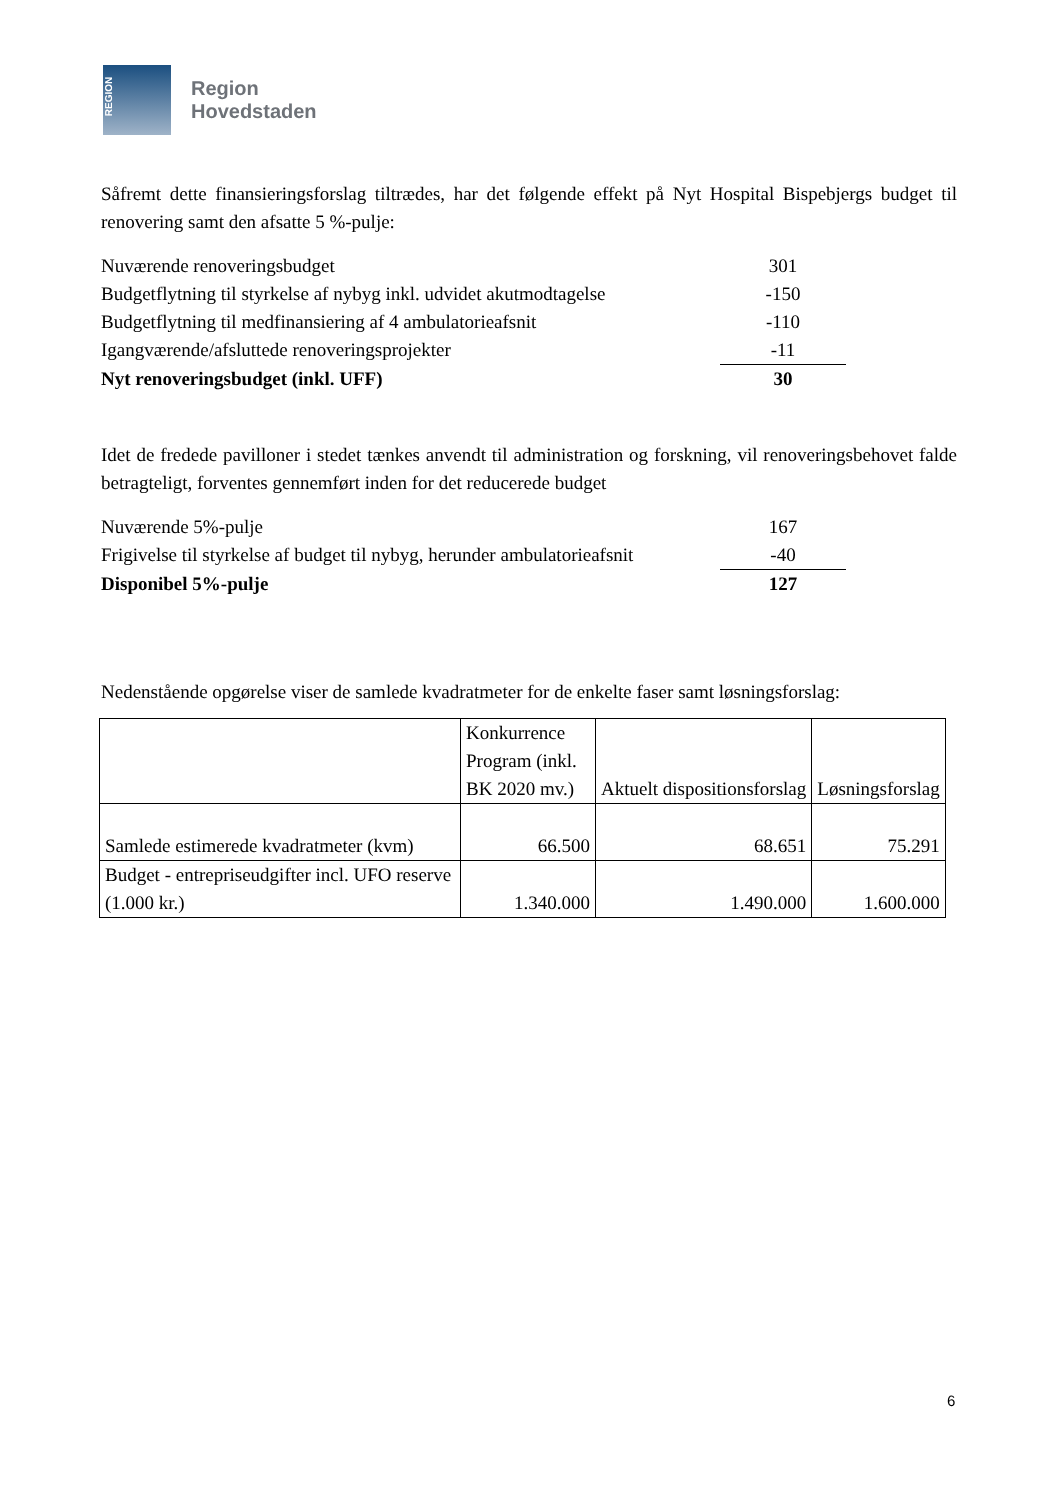REGION
Region
Hovedstaden
Såfremt dette finansieringsforslag tiltrædes, har det følgende effekt på Nyt Hospital Bispebjergs budget til renovering samt den afsatte 5 %-pulje:
| Nuværende renoveringsbudget | 301 |
| Budgetflytning til styrkelse af nybyg inkl. udvidet akutmodtagelse | -150 |
| Budgetflytning til medfinansiering af 4 ambulatorieafsnit | -110 |
| Igangværende/afsluttede renoveringsprojekter | -11 |
| Nyt renoveringsbudget (inkl. UFF) | 30 |
Idet de fredede pavilloner i stedet tænkes anvendt til administration og forskning, vil renoveringsbehovet falde betragteligt, forventes gennemført inden for det reducerede budget
| Nuværende 5%-pulje | 167 |
| Frigivelse til styrkelse af budget til nybyg, herunder ambulatorieafsnit | -40 |
| Disponibel 5%-pulje | 127 |
Nedenstående opgørelse viser de samlede kvadratmeter for de enkelte faser samt løsningsforslag:
| | Konkurrence Program (inkl. BK 2020 mv.) | Aktuelt dispositionsforslag | Løsningsforslag |
| Samlede estimerede kvadratmeter (kvm) | 66.500 | 68.651 | 75.291 |
| Budget - entrepriseudgifter incl. UFO reserve (1.000 kr.) | 1.340.000 | 1.490.000 | 1.600.000 |
6